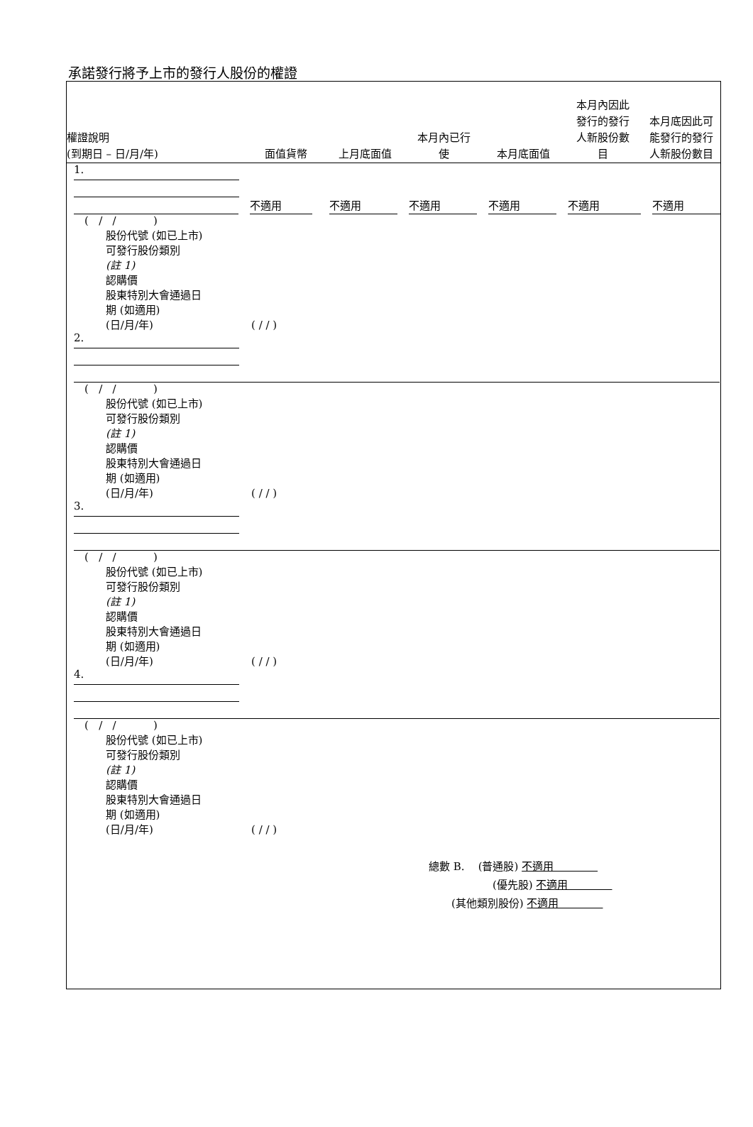承諾發行將予上市的發行人股份的權證
權證說明
(到期日 – 日/月/年)
面值貨幣
上月底面值
本月內已行
使
本月底面值
本月內因此
發行的發行
人新股份數
目
本月底因此可
能發行的發行
人新股份數目
1.
不適用
不適用
不適用
不適用
不適用
不適用
( / / )
股份代號 (如已上市)
可發行股份類別
(註 1)
認購價
股東特別大會通過日
期 (如適用)
(日/月/年) ( / / )
2.
( / / )
股份代號 (如已上市)
可發行股份類別
(註 1)
認購價
股東特別大會通過日
期 (如適用)
(日/月/年) ( / / )
3.
( / / )
股份代號 (如已上市)
可發行股份類別
(註 1)
認購價
股東特別大會通過日
期 (如適用)
(日/月/年) ( / / )
4.
( / / )
股份代號 (如已上市)
可發行股份類別
(註 1)
認購價
股東特別大會通過日
期 (如適用)
(日/月/年) ( / / )
總數 B. (普通股) 不適用
(優先股) 不適用
(其他類別股份) 不適用